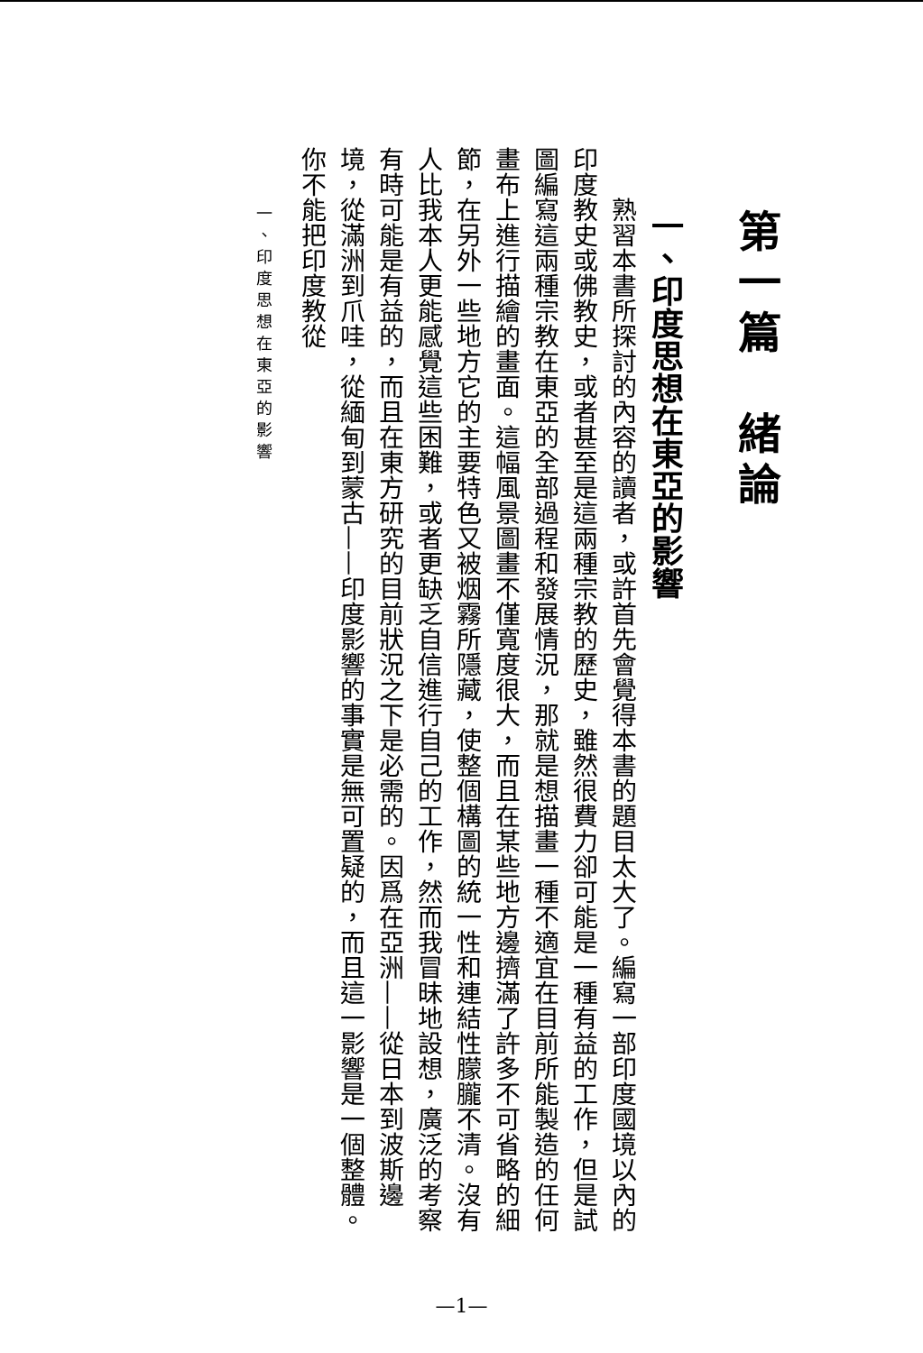第一篇　緒論
一、印度思想在東亞的影響
熟習本書所探討的內容的讀者，或許首先會覺得本書的題目太大了。編寫一部印度國境以內的印度教史或佛教史，或者甚至是這兩種宗教的歷史，雖然很費力卻可能是一種有益的工作，但是試圖編寫這兩種宗教在東亞的全部過程和發展情況，那就是想描畫一種不適宜在目前所能製造的任何畫布上進行描繪的畫面。這幅風景圖畫不僅寬度很大，而且在某些地方邊擠滿了許多不可省略的細節，在另外一些地方它的主要特色又被烟霧所隱藏，使整個構圖的統一性和連結性朦朧不清。沒有人比我本人更能感覺這些困難，或者更缺乏自信進行自己的工作，然而我冒昧地設想，廣泛的考察有時可能是有益的，而且在東方研究的目前狀況之下是必需的。因爲在亞洲——從日本到波斯邊境，從滿洲到爪哇，從緬甸到蒙古——印度影響的事實是無可置疑的，而且這一影響是一個整體。你不能把印度教從
一、印度思想在東亞的影響
—1—